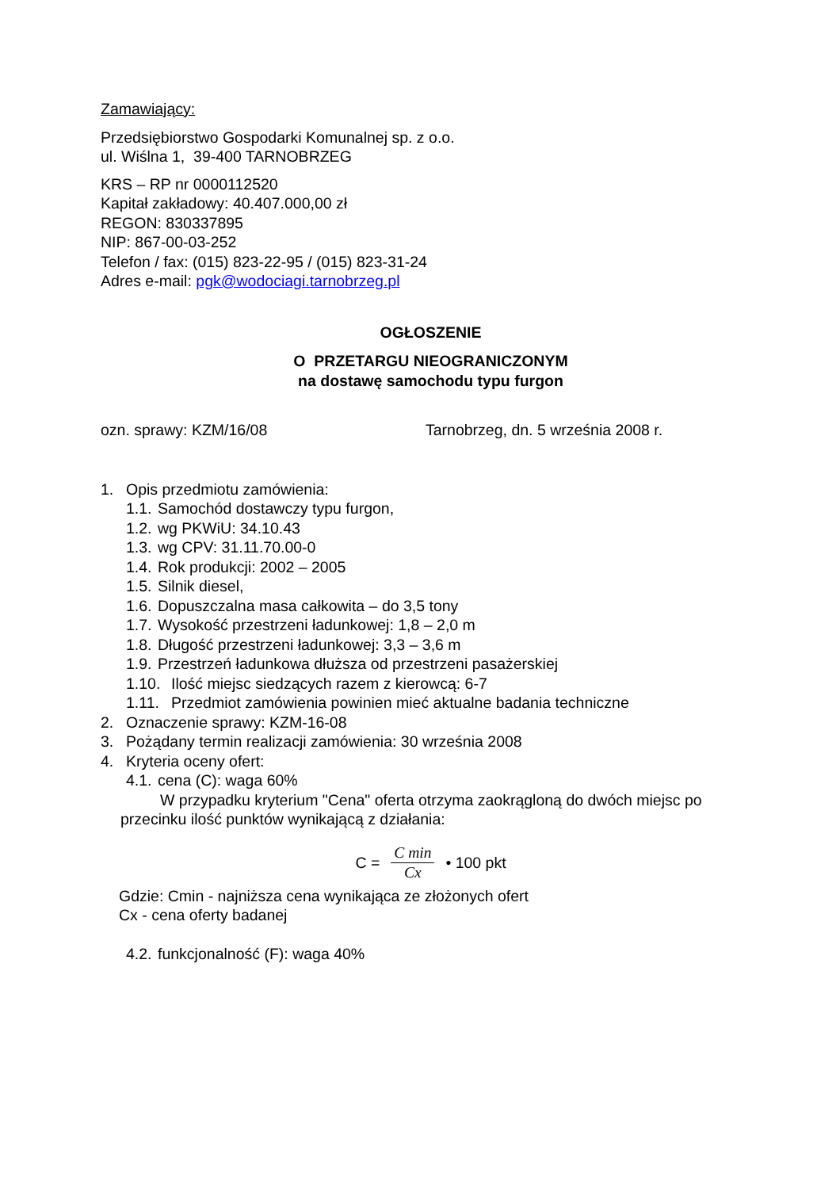Zamawiający:
Przedsiębiorstwo Gospodarki Komunalnej sp. z o.o.
ul. Wiślna 1, 39-400 TARNOBRZEG
KRS – RP nr 0000112520
Kapitał zakładowy: 40.407.000,00 zł
REGON: 830337895
NIP: 867-00-03-252
Telefon / fax: (015) 823-22-95 / (015) 823-31-24
Adres e-mail: pgk@wodociagi.tarnobrzeg.pl
OGŁOSZENIE
O PRZETARGU NIEOGRANICZONYM
na dostawę samochodu typu furgon
ozn. sprawy: KZM/16/08 Tarnobrzeg, dn. 5 września 2008 r.
1. Opis przedmiotu zamówienia:
1.1. Samochód dostawczy typu furgon,
1.2. wg PKWiU: 34.10.43
1.3. wg CPV: 31.11.70.00-0
1.4. Rok produkcji: 2002 – 2005
1.5. Silnik diesel,
1.6. Dopuszczalna masa całkowita – do 3,5 tony
1.7. Wysokość przestrzeni ładunkowej: 1,8 – 2,0 m
1.8. Długość przestrzeni ładunkowej: 3,3 – 3,6 m
1.9. Przestrzeń ładunkowa dłuższa od przestrzeni pasażerskiej
1.10. Ilość miejsc siedzących razem z kierowcą: 6-7
1.11. Przedmiot zamówienia powinien mieć aktualne badania techniczne
2. Oznaczenie sprawy: KZM-16-08
3. Pożądany termin realizacji zamówienia: 30 września 2008
4. Kryteria oceny ofert:
4.1. cena (C): waga 60%
W przypadku kryterium "Cena" oferta otrzyma zaokrągloną do dwóch miejsc po przecinku ilość punktów wynikającą z działania:
C = C min Cx • 100 pkt
Gdzie: Cmin - najniższa cena wynikająca ze złożonych ofert
Cx - cena oferty badanej
4.2. funkcjonalność (F): waga 40%